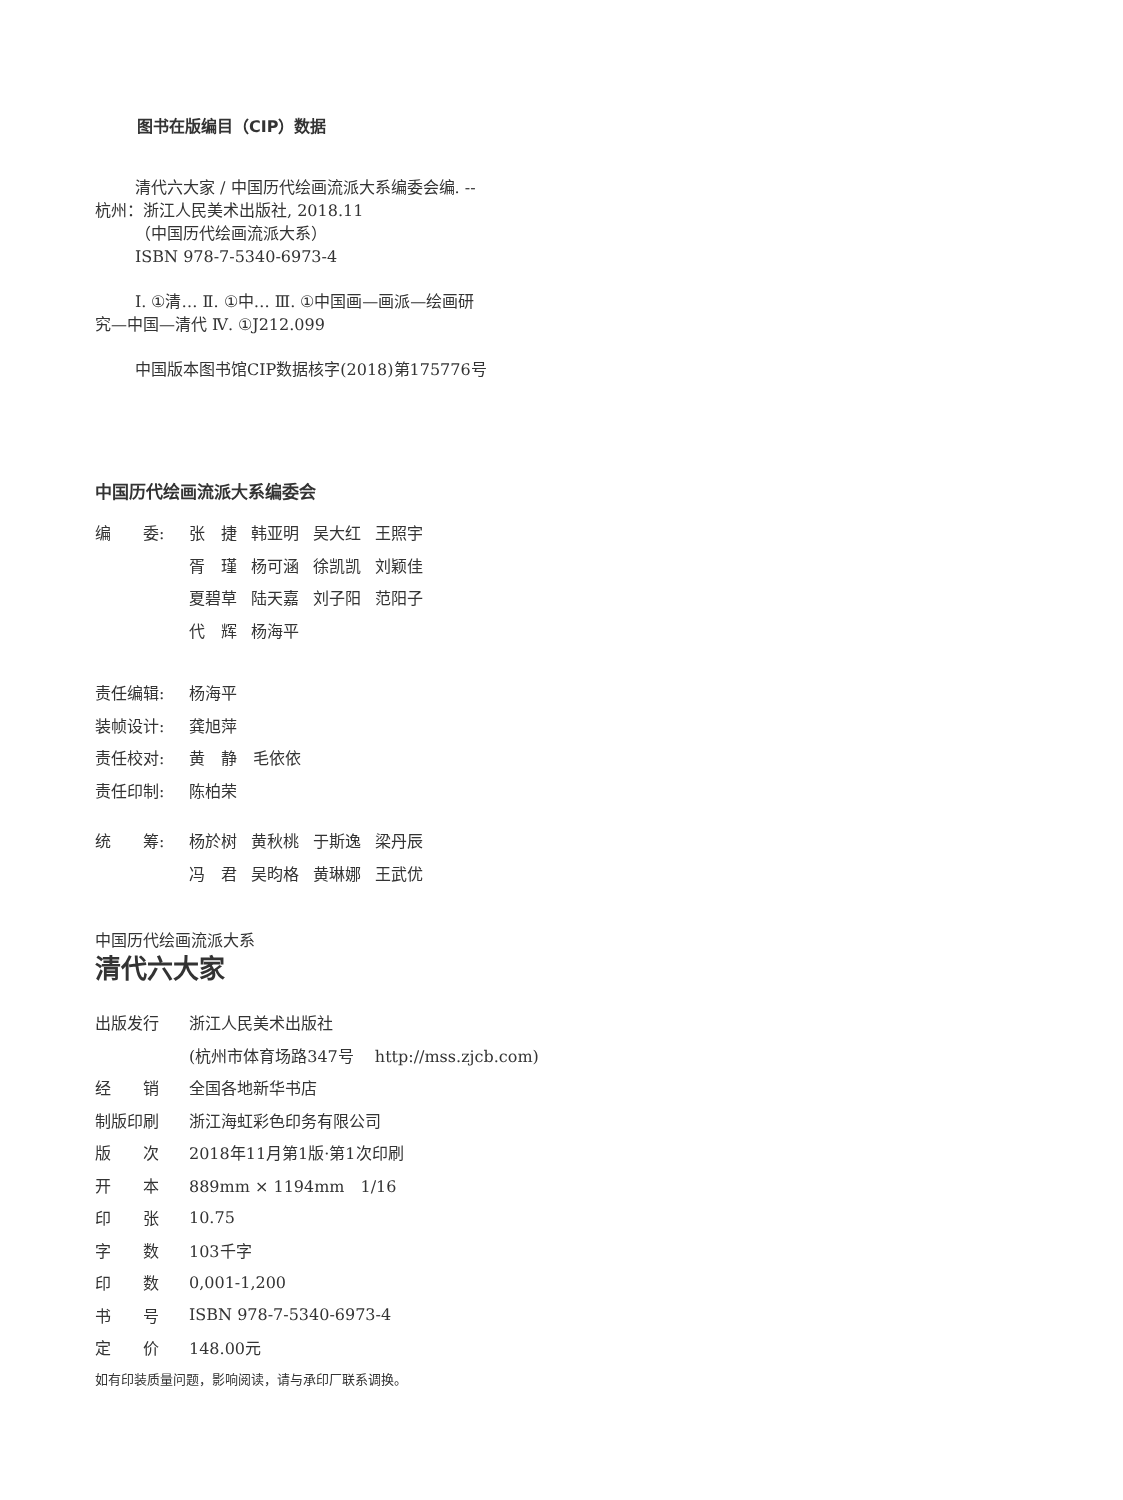图书在版编目（CIP）数据
清代六大家 / 中国历代绘画流派大系编委会编. --
杭州：浙江人民美术出版社, 2018.11
（中国历代绘画流派大系）
ISBN 978-7-5340-6973-4
Ⅰ. ①清… Ⅱ. ①中… Ⅲ. ①中国画—画派—绘画研
究—中国—清代 Ⅳ. ①J212.099
中国版本图书馆CIP数据核字(2018)第175776号
中国历代绘画流派大系编委会
| 编 委: | 张 捷 | 韩亚明 | 吴大红 | 王照宇 |
| | 胥 瑾 | 杨可涵 | 徐凯凯 | 刘颖佳 |
| | 夏碧草 | 陆天嘉 | 刘子阳 | 范阳子 |
| | 代 辉 | 杨海平 | | |
| 责任编辑: | 杨海平 |
| 装帧设计: | 龚旭萍 |
| 责任校对: | 黄 静 毛依依 |
| 责任印制: | 陈柏荣 |
| 统 筹: | 杨於树 | 黄秋桃 | 于斯逸 | 梁丹辰 |
| | 冯 君 | 吴昀格 | 黄琳娜 | 王武优 |
中国历代绘画流派大系
清代六大家
| 出版发行 | 浙江人民美术出版社 |
| | (杭州市体育场路347号 http://mss.zjcb.com) |
| 经 销 | 全国各地新华书店 |
| 制版印刷 | 浙江海虹彩色印务有限公司 |
| 版 次 | 2018年11月第1版·第1次印刷 |
| 开 本 | 889mm × 1194mm 1/16 |
| 印 张 | 10.75 |
| 字 数 | 103千字 |
| 印 数 | 0,001-1,200 |
| 书 号 | ISBN 978-7-5340-6973-4 |
| 定 价 | 148.00元 |
如有印装质量问题，影响阅读，请与承印厂联系调换。